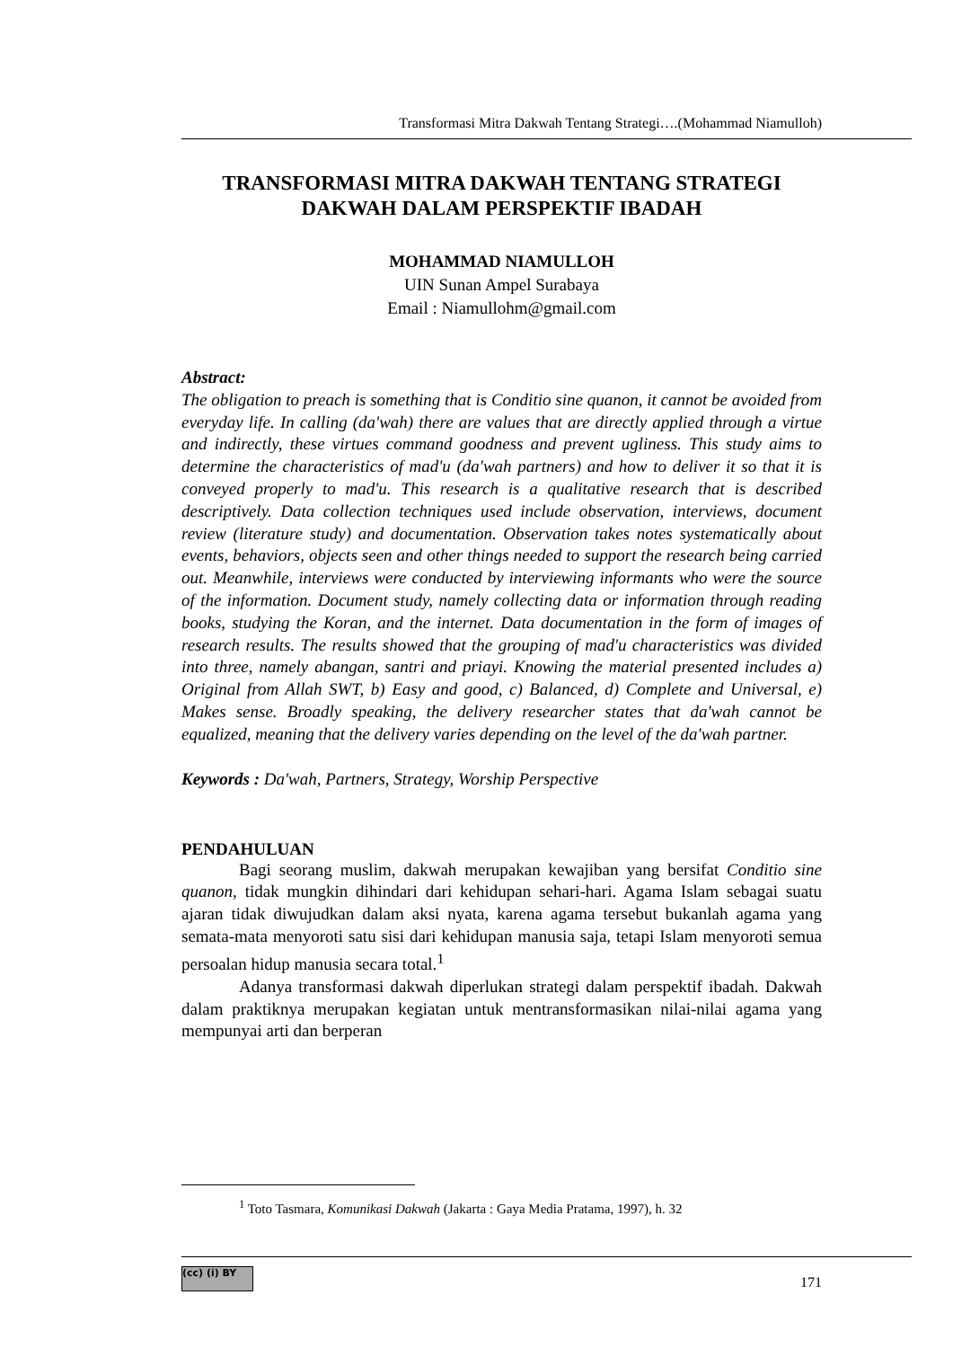Transformasi Mitra Dakwah Tentang Strategi….(Mohammad Niamulloh)
TRANSFORMASI MITRA DAKWAH TENTANG STRATEGI DAKWAH DALAM PERSPEKTIF IBADAH
MOHAMMAD NIAMULLOH
UIN Sunan Ampel Surabaya
Email : Niamullohm@gmail.com
Abstract:
The obligation to preach is something that is Conditio sine quanon, it cannot be avoided from everyday life. In calling (da'wah) there are values that are directly applied through a virtue and indirectly, these virtues command goodness and prevent ugliness. This study aims to determine the characteristics of mad'u (da'wah partners) and how to deliver it so that it is conveyed properly to mad'u. This research is a qualitative research that is described descriptively. Data collection techniques used include observation, interviews, document review (literature study) and documentation. Observation takes notes systematically about events, behaviors, objects seen and other things needed to support the research being carried out. Meanwhile, interviews were conducted by interviewing informants who were the source of the information. Document study, namely collecting data or information through reading books, studying the Koran, and the internet. Data documentation in the form of images of research results. The results showed that the grouping of mad'u characteristics was divided into three, namely abangan, santri and priayi. Knowing the material presented includes a) Original from Allah SWT, b) Easy and good, c) Balanced, d) Complete and Universal, e) Makes sense. Broadly speaking, the delivery researcher states that da'wah cannot be equalized, meaning that the delivery varies depending on the level of the da'wah partner.
Keywords : Da'wah, Partners, Strategy, Worship Perspective
PENDAHULUAN
Bagi seorang muslim, dakwah merupakan kewajiban yang bersifat Conditio sine quanon, tidak mungkin dihindari dari kehidupan sehari-hari. Agama Islam sebagai suatu ajaran tidak diwujudkan dalam aksi nyata, karena agama tersebut bukanlah agama yang semata-mata menyoroti satu sisi dari kehidupan manusia saja, tetapi Islam menyoroti semua persoalan hidup manusia secara total.<sup>1</sup>
Adanya transformasi dakwah diperlukan strategi dalam perspektif ibadah. Dakwah dalam praktiknya merupakan kegiatan untuk mentransformasikan nilai-nilai agama yang mempunyai arti dan berperan
<sup>1</sup> Toto Tasmara, Komunikasi Dakwah (Jakarta : Gaya Media Pratama, 1997), h. 32
(cc) (i) BY
171